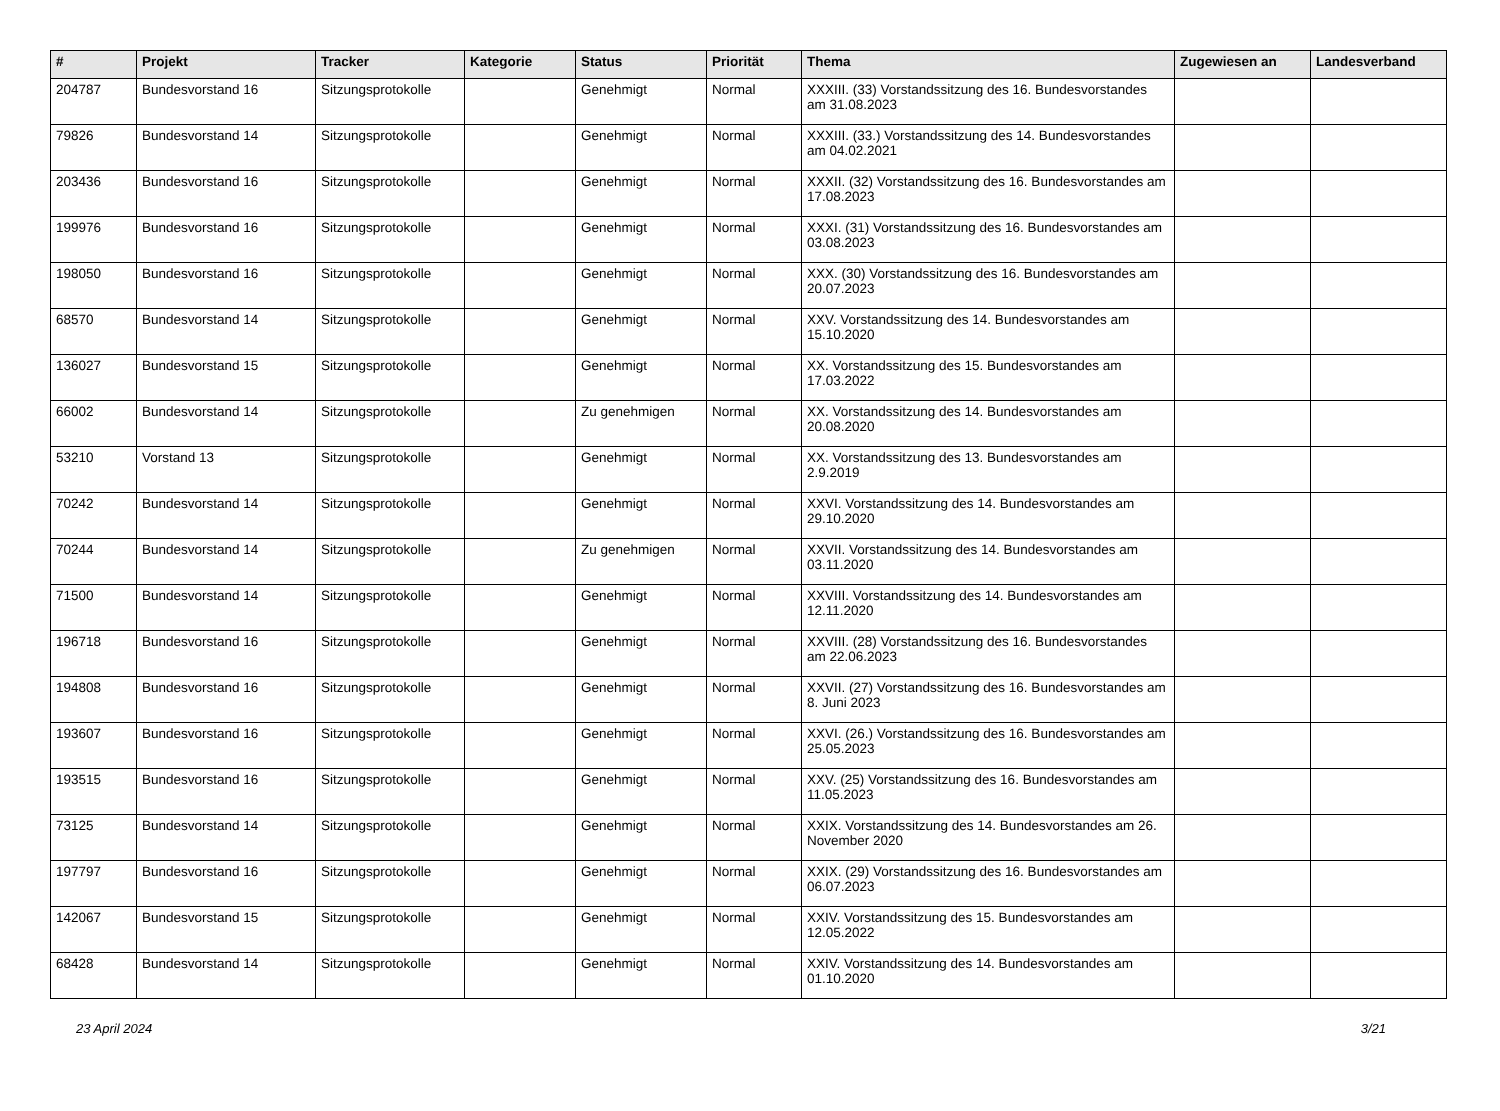| # | Projekt | Tracker | Kategorie | Status | Priorität | Thema | Zugewiesen an | Landesverband |
| --- | --- | --- | --- | --- | --- | --- | --- | --- |
| 204787 | Bundesvorstand 16 | Sitzungsprotokolle | | Genehmigt | Normal | XXXIII. (33) Vorstandssitzung des 16. Bundesvorstandes am 31.08.2023 | | |
| 79826 | Bundesvorstand 14 | Sitzungsprotokolle | | Genehmigt | Normal | XXXIII. (33.) Vorstandssitzung des 14. Bundesvorstandes am 04.02.2021 | | |
| 203436 | Bundesvorstand 16 | Sitzungsprotokolle | | Genehmigt | Normal | XXXII. (32) Vorstandssitzung des 16. Bundesvorstandes am 17.08.2023 | | |
| 199976 | Bundesvorstand 16 | Sitzungsprotokolle | | Genehmigt | Normal | XXXI. (31) Vorstandssitzung des 16. Bundesvorstandes am 03.08.2023 | | |
| 198050 | Bundesvorstand 16 | Sitzungsprotokolle | | Genehmigt | Normal | XXX. (30) Vorstandssitzung des 16. Bundesvorstandes am 20.07.2023 | | |
| 68570 | Bundesvorstand 14 | Sitzungsprotokolle | | Genehmigt | Normal | XXV. Vorstandssitzung des 14. Bundesvorstandes am 15.10.2020 | | |
| 136027 | Bundesvorstand 15 | Sitzungsprotokolle | | Genehmigt | Normal | XX. Vorstandssitzung des 15. Bundesvorstandes am 17.03.2022 | | |
| 66002 | Bundesvorstand 14 | Sitzungsprotokolle | | Zu genehmigen | Normal | XX. Vorstandssitzung des 14. Bundesvorstandes am 20.08.2020 | | |
| 53210 | Vorstand 13 | Sitzungsprotokolle | | Genehmigt | Normal | XX. Vorstandssitzung des 13. Bundesvorstandes am 2.9.2019 | | |
| 70242 | Bundesvorstand 14 | Sitzungsprotokolle | | Genehmigt | Normal | XXVI. Vorstandssitzung des 14. Bundesvorstandes am 29.10.2020 | | |
| 70244 | Bundesvorstand 14 | Sitzungsprotokolle | | Zu genehmigen | Normal | XXVII. Vorstandssitzung des 14. Bundesvorstandes am 03.11.2020 | | |
| 71500 | Bundesvorstand 14 | Sitzungsprotokolle | | Genehmigt | Normal | XXVIII. Vorstandssitzung des 14. Bundesvorstandes am 12.11.2020 | | |
| 196718 | Bundesvorstand 16 | Sitzungsprotokolle | | Genehmigt | Normal | XXVIII. (28) Vorstandssitzung des 16. Bundesvorstandes am 22.06.2023 | | |
| 194808 | Bundesvorstand 16 | Sitzungsprotokolle | | Genehmigt | Normal | XXVII. (27) Vorstandssitzung des 16. Bundesvorstandes am 8. Juni 2023 | | |
| 193607 | Bundesvorstand 16 | Sitzungsprotokolle | | Genehmigt | Normal | XXVI. (26.) Vorstandssitzung des 16. Bundesvorstandes am 25.05.2023 | | |
| 193515 | Bundesvorstand 16 | Sitzungsprotokolle | | Genehmigt | Normal | XXV. (25) Vorstandssitzung des 16. Bundesvorstandes am 11.05.2023 | | |
| 73125 | Bundesvorstand 14 | Sitzungsprotokolle | | Genehmigt | Normal | XXIX. Vorstandssitzung des 14. Bundesvorstandes am 26. November 2020 | | |
| 197797 | Bundesvorstand 16 | Sitzungsprotokolle | | Genehmigt | Normal | XXIX. (29) Vorstandssitzung des 16. Bundesvorstandes am 06.07.2023 | | |
| 142067 | Bundesvorstand 15 | Sitzungsprotokolle | | Genehmigt | Normal | XXIV. Vorstandssitzung des 15. Bundesvorstandes am 12.05.2022 | | |
| 68428 | Bundesvorstand 14 | Sitzungsprotokolle | | Genehmigt | Normal | XXIV. Vorstandssitzung des 14. Bundesvorstandes am 01.10.2020 | | |
23 April 2024 3/21